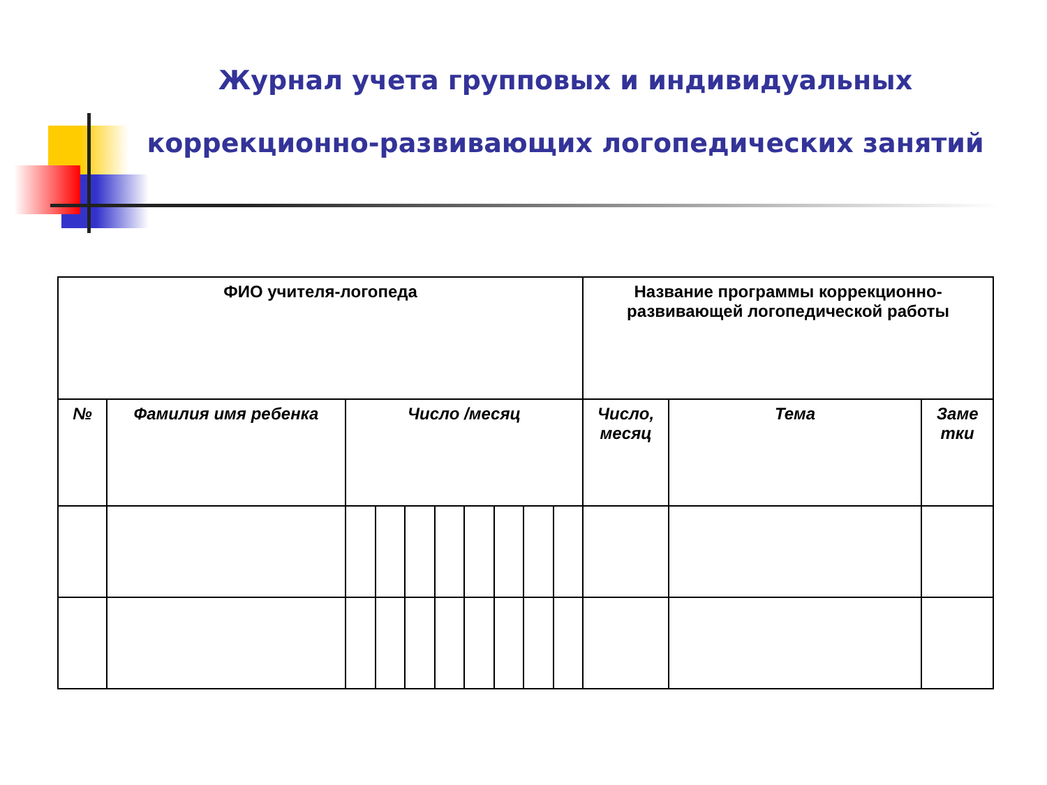Журнал учета групповых и индивидуальных
коррекционно-развивающих логопедических занятий
| ФИО учителя-логопеда | | | | | | | | | | Название программы коррекционно-развивающей логопедической работы | | |
| --- | --- | --- | --- | --- | --- | --- | --- | --- | --- | --- | --- | --- |
| № | Фамилия имя ребенка | Число /месяц | | | | | | | | Число, месяц | Тема | Заме тки |